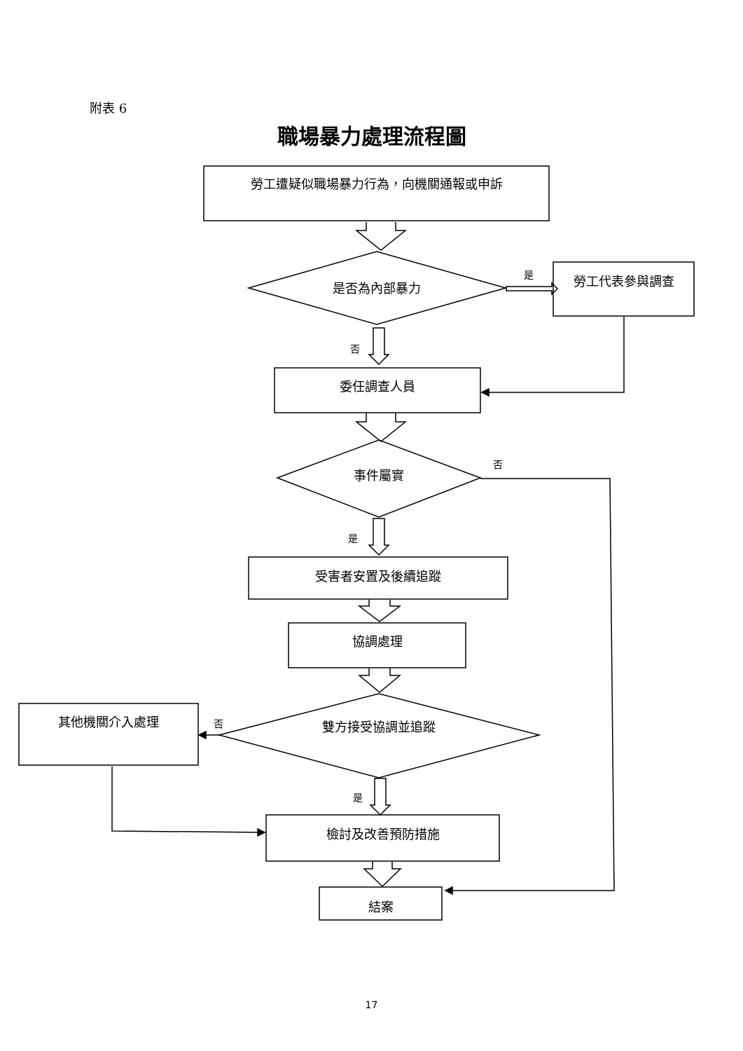附表 6
職場暴力處理流程圖
勞工遭疑似職場暴力行為，向機關通報或申訴
是否為內部暴力
是 勞工代表參與調查
否
委任調查人員
否
事件屬實
是
受害者安置及後續追蹤
協調處理
其他機關介入處理 否 雙方接受協調並追蹤
是
檢討及改善預防措施
結案
17